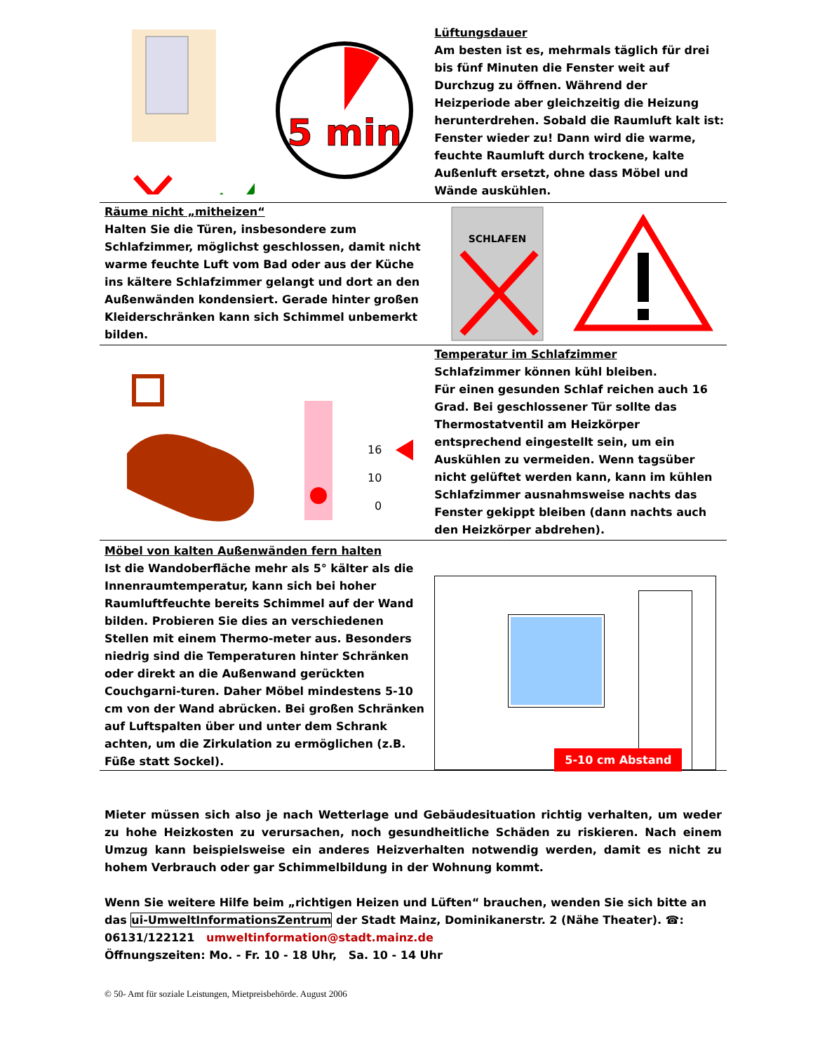5 min
Lüftungsdauer
Am besten ist es, mehrmals täglich für drei bis fünf Minuten die Fenster weit auf Durchzug zu öffnen. Während der Heizperiode aber gleichzeitig die Heizung herunterdrehen. Sobald die Raumluft kalt ist: Fenster wieder zu! Dann wird die warme, feuchte Raumluft durch trockene, kalte Außenluft ersetzt, ohne dass Möbel und Wände auskühlen.
Räume nicht „mitheizen“
Halten Sie die Türen, insbesondere zum Schlafzimmer, möglichst geschlossen, damit nicht warme feuchte Luft vom Bad oder aus der Küche ins kältere Schlafzimmer gelangt und dort an den Außenwänden kondensiert. Gerade hinter großen Kleiderschränken kann sich Schimmel unbemerkt bilden.
SCHLAFEN
16
10
0
Temperatur im Schlafzimmer
Schlafzimmer können kühl bleiben.
Für einen gesunden Schlaf reichen auch 16 Grad. Bei geschlossener Tür sollte das Thermostatventil am Heizkörper entsprechend eingestellt sein, um ein Auskühlen zu vermeiden. Wenn tagsüber nicht gelüftet werden kann, kann im kühlen Schlafzimmer ausnahmsweise nachts das Fenster gekippt bleiben (dann nachts auch den Heizkörper abdrehen).
Möbel von kalten Außenwänden fern halten
Ist die Wandoberfläche mehr als 5° kälter als die Innenraumtemperatur, kann sich bei hoher Raumluftfeuchte bereits Schimmel auf der Wand bilden. Probieren Sie dies an verschiedenen Stellen mit einem Thermo-meter aus. Besonders niedrig sind die Temperaturen hinter Schränken oder direkt an die Außenwand gerückten Couchgarni-turen. Daher Möbel mindestens 5-10 cm von der Wand abrücken. Bei großen Schränken auf Luftspalten über und unter dem Schrank achten, um die Zirkulation zu ermöglichen (z.B. Füße statt Sockel).
5-10 cm Abstand
Mieter müssen sich also je nach Wetterlage und Gebäudesituation richtig verhalten, um weder zu hohe Heizkosten zu verursachen, noch gesundheitliche Schäden zu riskieren. Nach einem Umzug kann beispielsweise ein anderes Heizverhalten notwendig werden, damit es nicht zu hohem Verbrauch oder gar Schimmelbildung in der Wohnung kommt.
Wenn Sie weitere Hilfe beim „richtigen Heizen und Lüften“ brauchen, wenden Sie sich bitte an das ui-UmweltInformationsZentrum der Stadt Mainz, Dominikanerstr. 2 (Nähe Theater). ☎: 06131/122121 umweltinformation@stadt.mainz.de
Öffnungszeiten: Mo. - Fr. 10 - 18 Uhr, Sa. 10 - 14 Uhr
© 50- Amt für soziale Leistungen, Mietpreisbehörde. August 2006